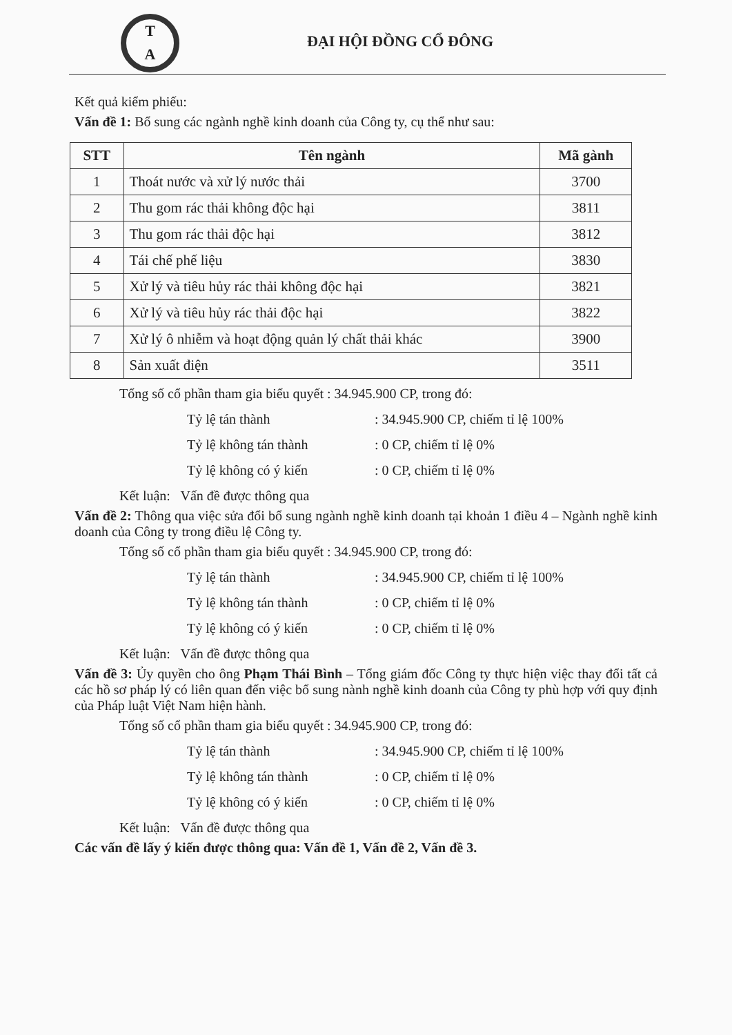T
A
ĐẠI HỘI ĐỒNG CỔ ĐÔNG
Kết quả kiểm phiếu:
Vấn đề 1: Bổ sung các ngành nghề kinh doanh của Công ty, cụ thể như sau:
| STT | Tên ngành | Mã gành |
| --- | --- | --- |
| 1 | Thoát nước và xử lý nước thải | 3700 |
| 2 | Thu gom rác thải không độc hại | 3811 |
| 3 | Thu gom rác thải độc hại | 3812 |
| 4 | Tái chế phế liệu | 3830 |
| 5 | Xử lý và tiêu hủy rác thải không độc hại | 3821 |
| 6 | Xử lý và tiêu hủy rác thải độc hại | 3822 |
| 7 | Xử lý ô nhiễm và hoạt động quản lý chất thải khác | 3900 |
| 8 | Sản xuất điện | 3511 |
Tổng số cổ phần tham gia biểu quyết : 34.945.900 CP, trong đó:
Tỷ lệ tán thành: 34.945.900 CP, chiếm tỉ lệ 100%
Tỷ lệ không tán thành: 0 CP, chiếm tỉ lệ 0%
Tỷ lệ không có ý kiến: 0 CP, chiếm tỉ lệ 0%
Kết luận: Vấn đề được thông qua
Vấn đề 2: Thông qua việc sửa đổi bổ sung ngành nghề kinh doanh tại khoản 1 điều 4 – Ngành nghề kinh doanh của Công ty trong điều lệ Công ty.
Tổng số cổ phần tham gia biểu quyết : 34.945.900 CP, trong đó:
Tỷ lệ tán thành: 34.945.900 CP, chiếm tỉ lệ 100%
Tỷ lệ không tán thành: 0 CP, chiếm tỉ lệ 0%
Tỷ lệ không có ý kiến: 0 CP, chiếm tỉ lệ 0%
Kết luận: Vấn đề được thông qua
Vấn đề 3: Ủy quyền cho ông Phạm Thái Bình – Tổng giám đốc Công ty thực hiện việc thay đổi tất cả các hồ sơ pháp lý có liên quan đến việc bổ sung nành nghề kinh doanh của Công ty phù hợp với quy định của Pháp luật Việt Nam hiện hành.
Tổng số cổ phần tham gia biểu quyết : 34.945.900 CP, trong đó:
Tỷ lệ tán thành: 34.945.900 CP, chiếm tỉ lệ 100%
Tỷ lệ không tán thành: 0 CP, chiếm tỉ lệ 0%
Tỷ lệ không có ý kiến: 0 CP, chiếm tỉ lệ 0%
Kết luận: Vấn đề được thông qua
Các vấn đề lấy ý kiến được thông qua: Vấn đề 1, Vấn đề 2, Vấn đề 3.